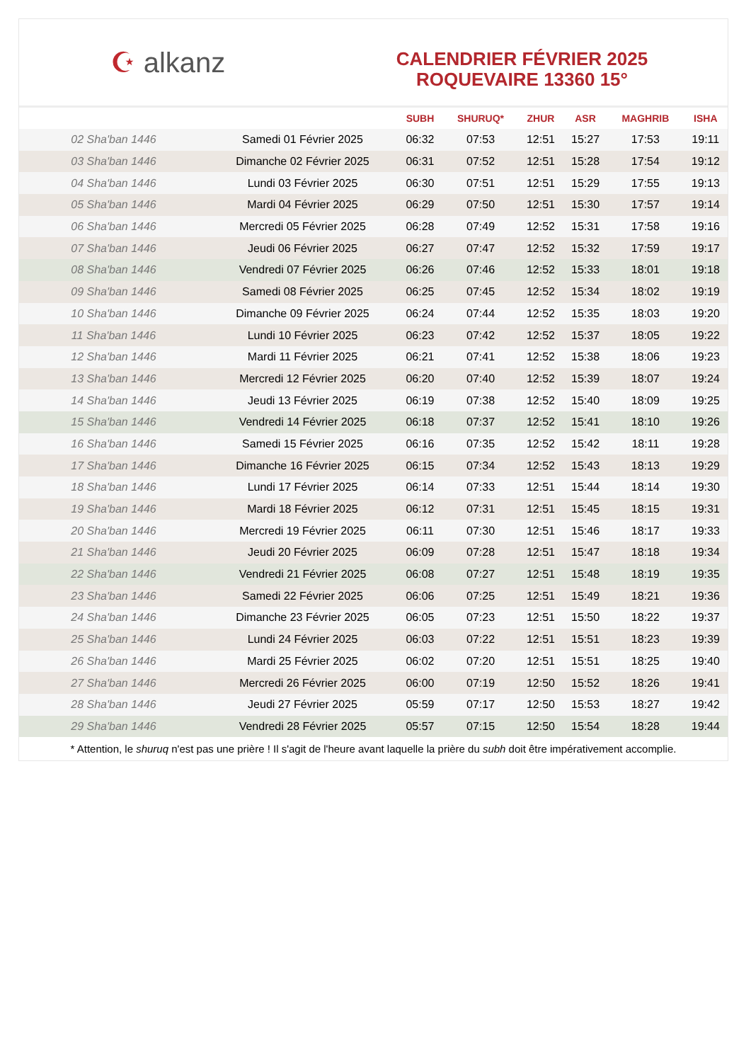☪ alkanz
CALENDRIER FÉVRIER 2025
ROQUEVAIRE 13360 15°
| | | SUBH | SHURUQ* | ZHUR | ASR | MAGHRIB | ISHA |
| --- | --- | --- | --- | --- | --- | --- | --- |
| 02 Sha'ban 1446 | Samedi 01 Février 2025 | 06:32 | 07:53 | 12:51 | 15:27 | 17:53 | 19:11 |
| 03 Sha'ban 1446 | Dimanche 02 Février 2025 | 06:31 | 07:52 | 12:51 | 15:28 | 17:54 | 19:12 |
| 04 Sha'ban 1446 | Lundi 03 Février 2025 | 06:30 | 07:51 | 12:51 | 15:29 | 17:55 | 19:13 |
| 05 Sha'ban 1446 | Mardi 04 Février 2025 | 06:29 | 07:50 | 12:51 | 15:30 | 17:57 | 19:14 |
| 06 Sha'ban 1446 | Mercredi 05 Février 2025 | 06:28 | 07:49 | 12:52 | 15:31 | 17:58 | 19:16 |
| 07 Sha'ban 1446 | Jeudi 06 Février 2025 | 06:27 | 07:47 | 12:52 | 15:32 | 17:59 | 19:17 |
| 08 Sha'ban 1446 | Vendredi 07 Février 2025 | 06:26 | 07:46 | 12:52 | 15:33 | 18:01 | 19:18 |
| 09 Sha'ban 1446 | Samedi 08 Février 2025 | 06:25 | 07:45 | 12:52 | 15:34 | 18:02 | 19:19 |
| 10 Sha'ban 1446 | Dimanche 09 Février 2025 | 06:24 | 07:44 | 12:52 | 15:35 | 18:03 | 19:20 |
| 11 Sha'ban 1446 | Lundi 10 Février 2025 | 06:23 | 07:42 | 12:52 | 15:37 | 18:05 | 19:22 |
| 12 Sha'ban 1446 | Mardi 11 Février 2025 | 06:21 | 07:41 | 12:52 | 15:38 | 18:06 | 19:23 |
| 13 Sha'ban 1446 | Mercredi 12 Février 2025 | 06:20 | 07:40 | 12:52 | 15:39 | 18:07 | 19:24 |
| 14 Sha'ban 1446 | Jeudi 13 Février 2025 | 06:19 | 07:38 | 12:52 | 15:40 | 18:09 | 19:25 |
| 15 Sha'ban 1446 | Vendredi 14 Février 2025 | 06:18 | 07:37 | 12:52 | 15:41 | 18:10 | 19:26 |
| 16 Sha'ban 1446 | Samedi 15 Février 2025 | 06:16 | 07:35 | 12:52 | 15:42 | 18:11 | 19:28 |
| 17 Sha'ban 1446 | Dimanche 16 Février 2025 | 06:15 | 07:34 | 12:52 | 15:43 | 18:13 | 19:29 |
| 18 Sha'ban 1446 | Lundi 17 Février 2025 | 06:14 | 07:33 | 12:51 | 15:44 | 18:14 | 19:30 |
| 19 Sha'ban 1446 | Mardi 18 Février 2025 | 06:12 | 07:31 | 12:51 | 15:45 | 18:15 | 19:31 |
| 20 Sha'ban 1446 | Mercredi 19 Février 2025 | 06:11 | 07:30 | 12:51 | 15:46 | 18:17 | 19:33 |
| 21 Sha'ban 1446 | Jeudi 20 Février 2025 | 06:09 | 07:28 | 12:51 | 15:47 | 18:18 | 19:34 |
| 22 Sha'ban 1446 | Vendredi 21 Février 2025 | 06:08 | 07:27 | 12:51 | 15:48 | 18:19 | 19:35 |
| 23 Sha'ban 1446 | Samedi 22 Février 2025 | 06:06 | 07:25 | 12:51 | 15:49 | 18:21 | 19:36 |
| 24 Sha'ban 1446 | Dimanche 23 Février 2025 | 06:05 | 07:23 | 12:51 | 15:50 | 18:22 | 19:37 |
| 25 Sha'ban 1446 | Lundi 24 Février 2025 | 06:03 | 07:22 | 12:51 | 15:51 | 18:23 | 19:39 |
| 26 Sha'ban 1446 | Mardi 25 Février 2025 | 06:02 | 07:20 | 12:51 | 15:51 | 18:25 | 19:40 |
| 27 Sha'ban 1446 | Mercredi 26 Février 2025 | 06:00 | 07:19 | 12:50 | 15:52 | 18:26 | 19:41 |
| 28 Sha'ban 1446 | Jeudi 27 Février 2025 | 05:59 | 07:17 | 12:50 | 15:53 | 18:27 | 19:42 |
| 29 Sha'ban 1446 | Vendredi 28 Février 2025 | 05:57 | 07:15 | 12:50 | 15:54 | 18:28 | 19:44 |
* Attention, le shuruq n'est pas une prière ! Il s'agit de l'heure avant laquelle la prière du subh doit être impérativement accomplie.